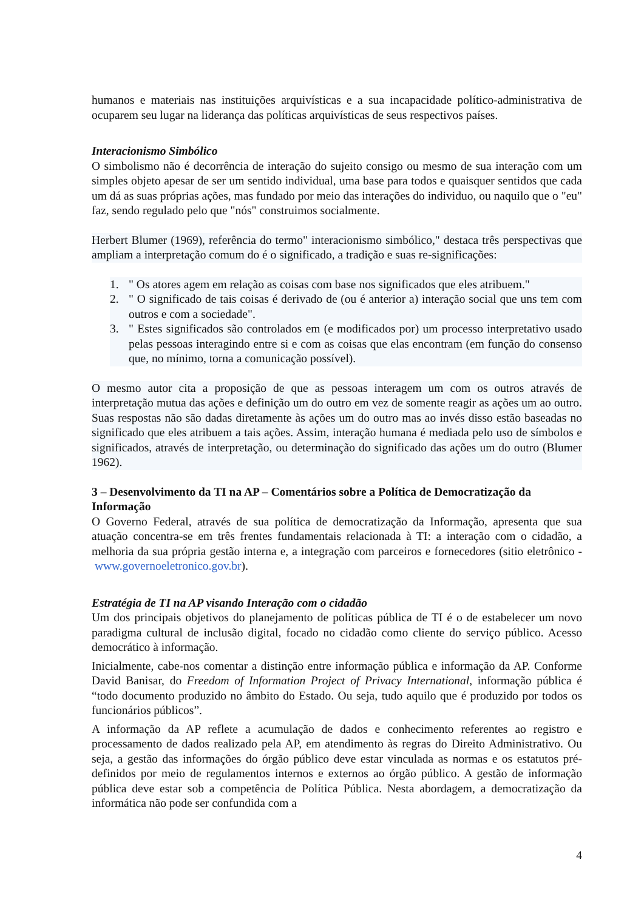humanos e materiais nas instituições arquivísticas e a sua incapacidade político-administrativa de ocuparem seu lugar na liderança das políticas arquivísticas de seus respectivos países.
Interacionismo Simbólico
O simbolismo não é decorrência de interação do sujeito consigo ou mesmo de sua interação com um simples objeto apesar de ser um sentido individual, uma base para todos e quaisquer sentidos que cada um dá as suas próprias ações, mas fundado por meio das interações do individuo, ou naquilo que o "eu" faz, sendo regulado pelo que "nós" construimos socialmente.
Herbert Blumer (1969), referência do termo" interacionismo simbólico," destaca três perspectivas que ampliam a interpretação comum do é o significado, a tradição e suas re-significações:
1. " Os atores agem em relação as coisas com base nos significados que eles atribuem."
2. " O significado de tais coisas é derivado de (ou é anterior a) interação social que uns tem com outros e com a sociedade".
3. " Estes significados são controlados em (e modificados por) um processo interpretativo usado pelas pessoas interagindo entre si e com as coisas que elas encontram (em função do consenso que, no mínimo, torna a comunicação possível).
O mesmo autor cita a proposição de que as pessoas interagem um com os outros através de interpretação mutua das ações e definição um do outro em vez de somente reagir as ações um ao outro. Suas respostas não são dadas diretamente às ações um do outro mas ao invés disso estão baseadas no significado que eles atribuem a tais ações. Assim, interação humana é mediada pelo uso de símbolos e significados, através de interpretação, ou determinação do significado das ações um do outro (Blumer 1962).
3 – Desenvolvimento da TI na AP – Comentários sobre a Política de Democratização da Informação
O Governo Federal, através de sua política de democratização da Informação, apresenta que sua atuação concentra-se em três frentes fundamentais relacionada à TI: a interação com o cidadão, a melhoria da sua própria gestão interna e, a integração com parceiros e fornecedores (sitio eletrônico - www.governoeletronico.gov.br).
Estratégia de TI na AP visando Interação com o cidadão
Um dos principais objetivos do planejamento de políticas pública de TI é o de estabelecer um novo paradigma cultural de inclusão digital, focado no cidadão como cliente do serviço público. Acesso democrático à informação.
Inicialmente, cabe-nos comentar a distinção entre informação pública e informação da AP. Conforme David Banisar, do Freedom of Information Project of Privacy International, informação pública é “todo documento produzido no âmbito do Estado. Ou seja, tudo aquilo que é produzido por todos os funcionários públicos”.
A informação da AP reflete a acumulação de dados e conhecimento referentes ao registro e processamento de dados realizado pela AP, em atendimento às regras do Direito Administrativo. Ou seja, a gestão das informações do órgão público deve estar vinculada as normas e os estatutos pré-definidos por meio de regulamentos internos e externos ao órgão público. A gestão de informação pública deve estar sob a competência de Política Pública. Nesta abordagem, a democratização da informática não pode ser confundida com a
4